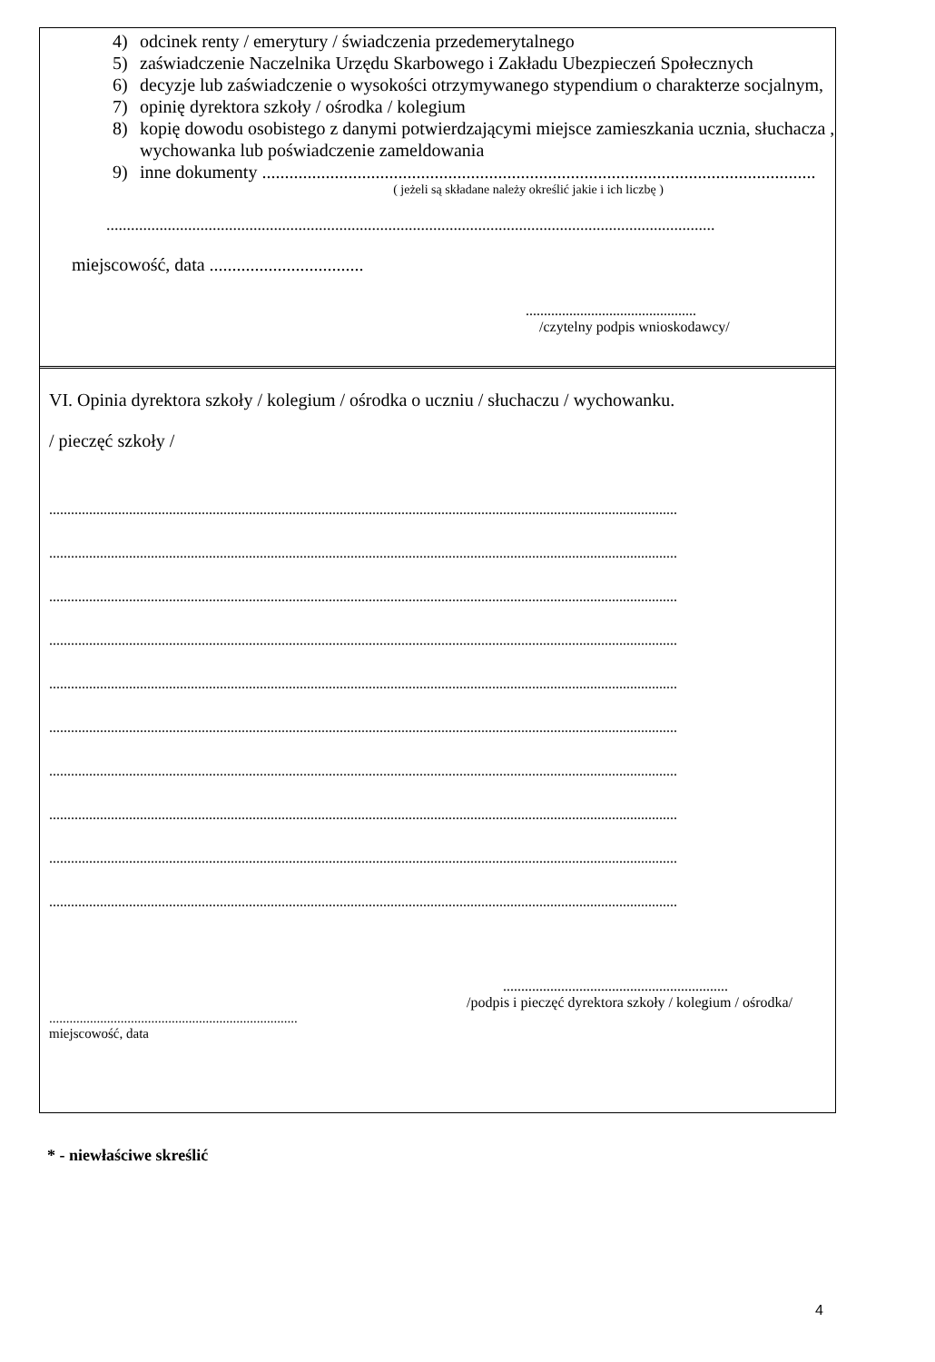4) odcinek renty / emerytury / świadczenia przedemerytalnego
5) zaświadczenie Naczelnika Urzędu Skarbowego i Zakładu Ubezpieczeń Społecznych
6) decyzje lub zaświadczenie o wysokości otrzymywanego stypendium o charakterze socjalnym,
7) opinię dyrektora szkoły / ośrodka / kolegium
8) kopię dowodu osobistego z danymi potwierdzającymi miejsce zamieszkania ucznia, słuchacza , wychowanka lub poświadczenie zameldowania
9) inne dokumenty ..........................................................................................................................
( jeżeli są składane należy określić jakie i ich liczbę )
.....................................................................................................................................................
miejscowość, data ..................................
...............................................
/czytelny podpis wnioskodawcy/
VI. Opinia dyrektora szkoły / kolegium / ośrodka o uczniu / słuchaczu / wychowanku.
/ pieczęć szkoły /
.............................................................................................................................................................................
.............................................................................................................................................................................
.............................................................................................................................................................................
.............................................................................................................................................................................
.............................................................................................................................................................................
.............................................................................................................................................................................
.............................................................................................................................................................................
.............................................................................................................................................................................
.............................................................................................................................................................................
.............................................................................................................................................................................
..............................................................
/podpis i pieczęć dyrektora szkoły / kolegium / ośrodka/
.........................................................................
miejscowość, data
* - niewłaściwe skreślić
4